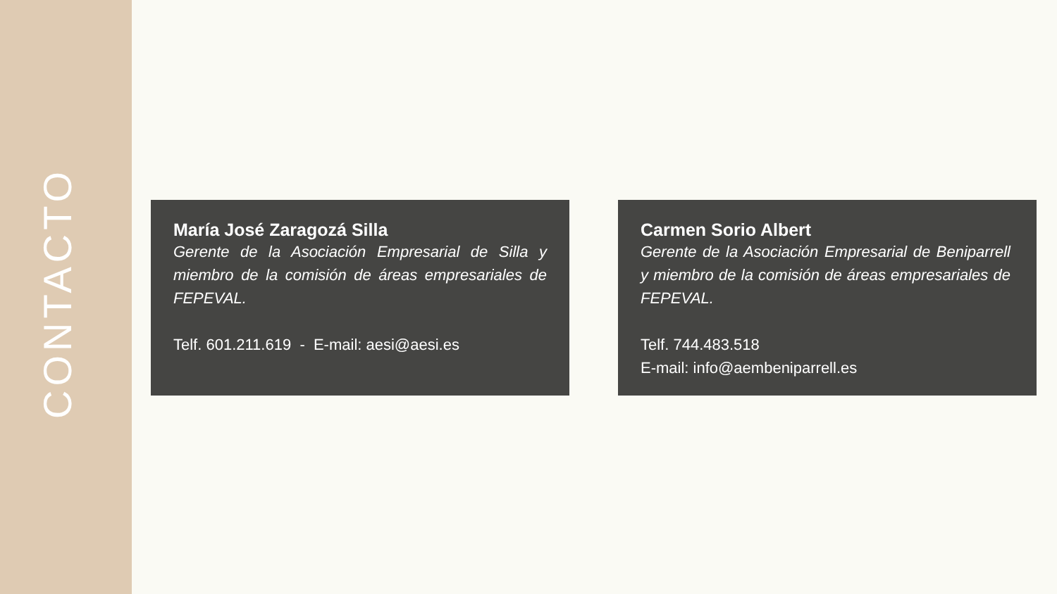CONTACTO
María José Zaragozá Silla
Gerente de la Asociación Empresarial de Silla y miembro de la comisión de áreas empresariales de FEPEVAL.
Telf. 601.211.619 - E-mail: aesi@aesi.es
Carmen Sorio Albert
Gerente de la Asociación Empresarial de Beniparrell y miembro de la comisión de áreas empresariales de FEPEVAL.
Telf. 744.483.518
E-mail: info@aembeniparrell.es